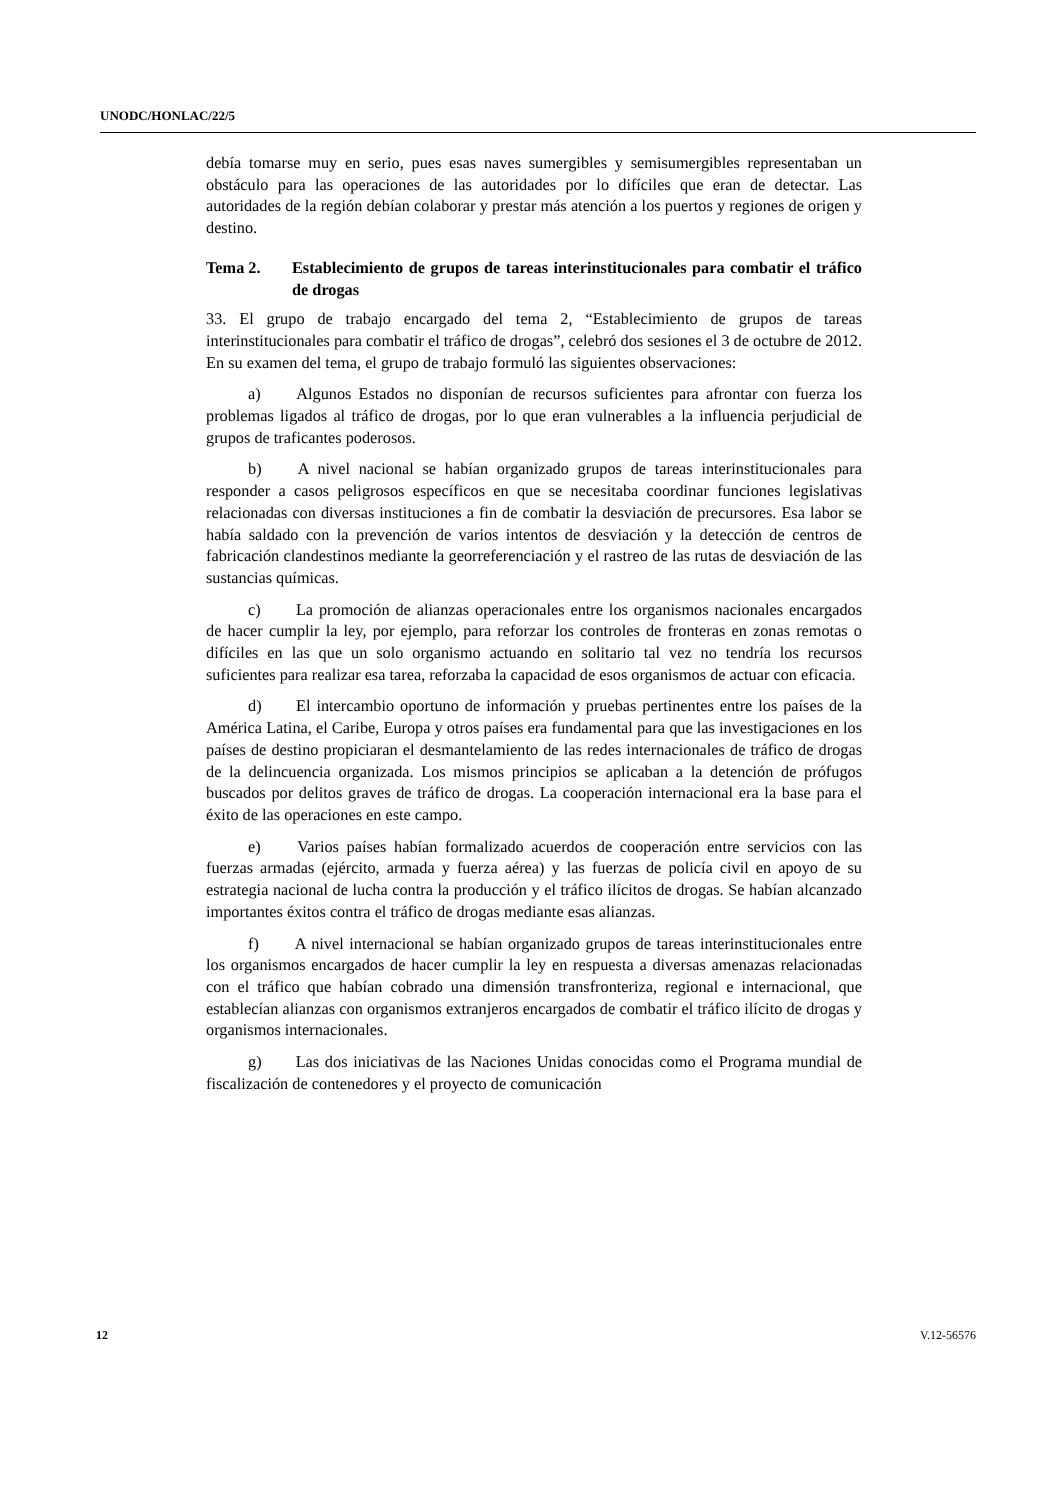UNODC/HONLAC/22/5
debía tomarse muy en serio, pues esas naves sumergibles y semisumergibles representaban un obstáculo para las operaciones de las autoridades por lo difíciles que eran de detectar. Las autoridades de la región debían colaborar y prestar más atención a los puertos y regiones de origen y destino.
Tema 2. Establecimiento de grupos de tareas interinstitucionales para combatir el tráfico de drogas
33. El grupo de trabajo encargado del tema 2, “Establecimiento de grupos de tareas interinstitucionales para combatir el tráfico de drogas”, celebró dos sesiones el 3 de octubre de 2012. En su examen del tema, el grupo de trabajo formuló las siguientes observaciones:
a) Algunos Estados no disponían de recursos suficientes para afrontar con fuerza los problemas ligados al tráfico de drogas, por lo que eran vulnerables a la influencia perjudicial de grupos de traficantes poderosos.
b) A nivel nacional se habían organizado grupos de tareas interinstitucionales para responder a casos peligrosos específicos en que se necesitaba coordinar funciones legislativas relacionadas con diversas instituciones a fin de combatir la desviación de precursores. Esa labor se había saldado con la prevención de varios intentos de desviación y la detección de centros de fabricación clandestinos mediante la georreferenciación y el rastreo de las rutas de desviación de las sustancias químicas.
c) La promoción de alianzas operacionales entre los organismos nacionales encargados de hacer cumplir la ley, por ejemplo, para reforzar los controles de fronteras en zonas remotas o difíciles en las que un solo organismo actuando en solitario tal vez no tendría los recursos suficientes para realizar esa tarea, reforzaba la capacidad de esos organismos de actuar con eficacia.
d) El intercambio oportuno de información y pruebas pertinentes entre los países de la América Latina, el Caribe, Europa y otros países era fundamental para que las investigaciones en los países de destino propiciaran el desmantelamiento de las redes internacionales de tráfico de drogas de la delincuencia organizada. Los mismos principios se aplicaban a la detención de prófugos buscados por delitos graves de tráfico de drogas. La cooperación internacional era la base para el éxito de las operaciones en este campo.
e) Varios países habían formalizado acuerdos de cooperación entre servicios con las fuerzas armadas (ejército, armada y fuerza aérea) y las fuerzas de policía civil en apoyo de su estrategia nacional de lucha contra la producción y el tráfico ilícitos de drogas. Se habían alcanzado importantes éxitos contra el tráfico de drogas mediante esas alianzas.
f) A nivel internacional se habían organizado grupos de tareas interinstitucionales entre los organismos encargados de hacer cumplir la ley en respuesta a diversas amenazas relacionadas con el tráfico que habían cobrado una dimensión transfronteriza, regional e internacional, que establecían alianzas con organismos extranjeros encargados de combatir el tráfico ilícito de drogas y organismos internacionales.
g) Las dos iniciativas de las Naciones Unidas conocidas como el Programa mundial de fiscalización de contenedores y el proyecto de comunicación
12 V.12-56576